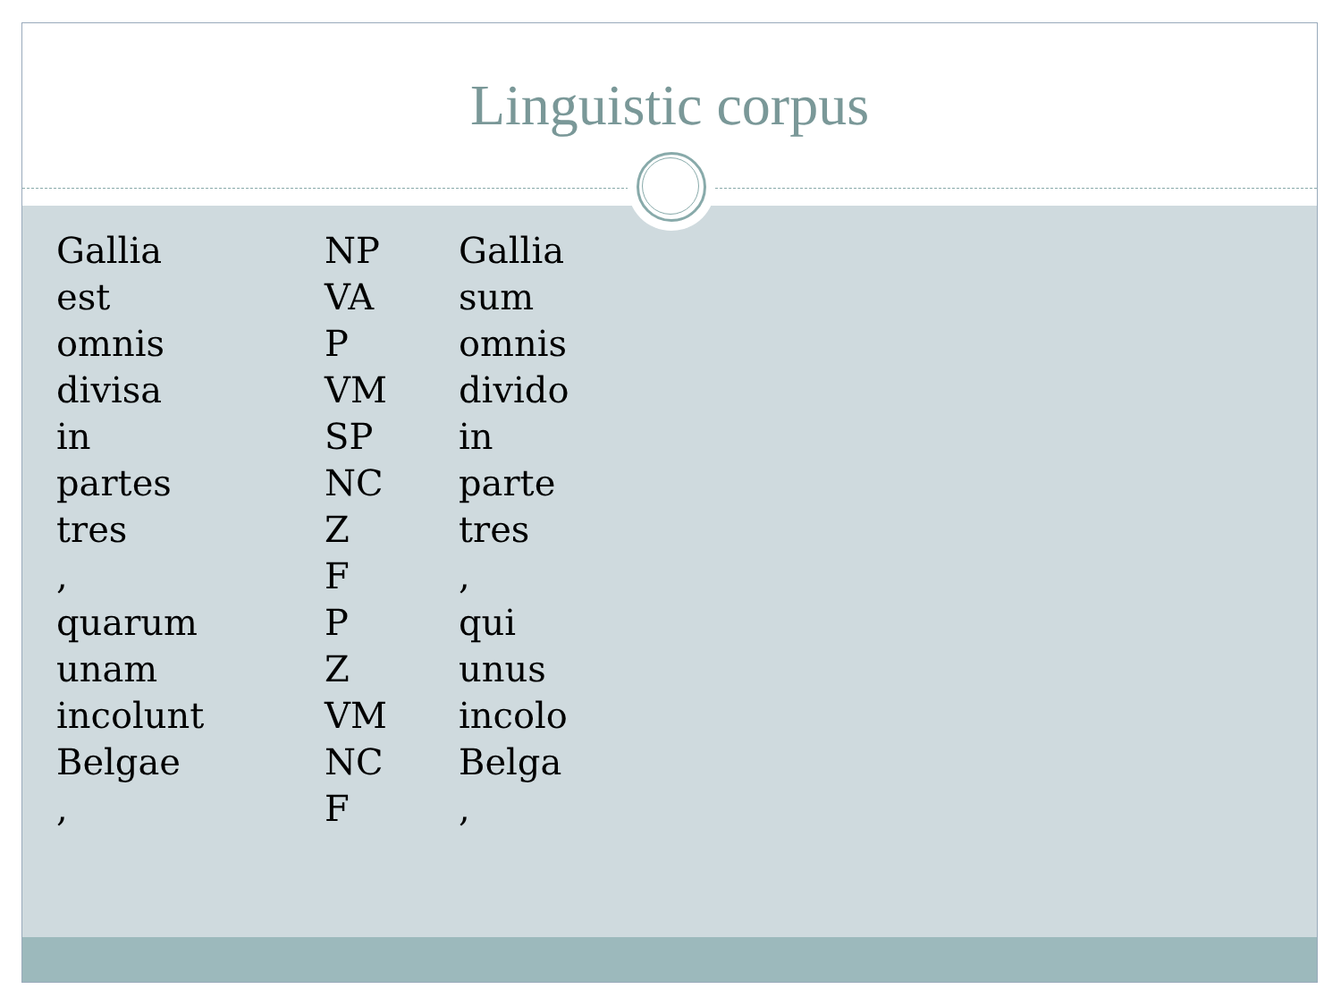Linguistic corpus
| Gallia | NP | Gallia |
| est | VA | sum |
| omnis | P | omnis |
| divisa | VM | divido |
| in | SP | in |
| partes | NC | parte |
| tres | Z | tres |
| , | F | , |
| quarum | P | qui |
| unam | Z | unus |
| incolunt | VM | incolo |
| Belgae | NC | Belga |
| , | F | , |